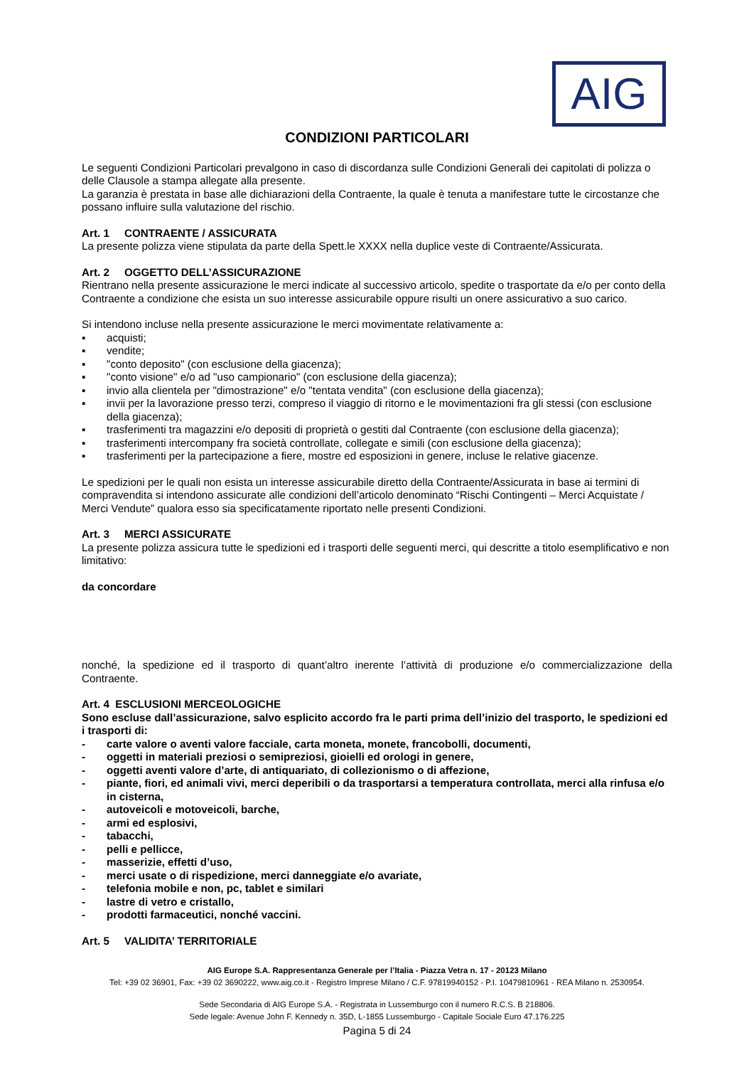AIG
CONDIZIONI PARTICOLARI
Le seguenti Condizioni Particolari prevalgono in caso di discordanza sulle Condizioni Generali dei capitolati di polizza o delle Clausole a stampa allegate alla presente.
La garanzia è prestata in base alle dichiarazioni della Contraente, la quale è tenuta a manifestare tutte le circostanze che possano influire sulla valutazione del rischio.
Art. 1 CONTRAENTE / ASSICURATA
La presente polizza viene stipulata da parte della Spett.le XXXX nella duplice veste di Contraente/Assicurata.
Art. 2 OGGETTO DELL’ASSICURAZIONE
Rientrano nella presente assicurazione le merci indicate al successivo articolo, spedite o trasportate da e/o per conto della Contraente a condizione che esista un suo interesse assicurabile oppure risulti un onere assicurativo a suo carico.
Si intendono incluse nella presente assicurazione le merci movimentate relativamente a:
▪ acquisti;
▪ vendite;
▪ "conto deposito" (con esclusione della giacenza);
▪ "conto visione" e/o ad "uso campionario" (con esclusione della giacenza);
▪ invio alla clientela per "dimostrazione" e/o "tentata vendita" (con esclusione della giacenza);
▪ invii per la lavorazione presso terzi, compreso il viaggio di ritorno e le movimentazioni fra gli stessi (con esclusione della giacenza);
▪ trasferimenti tra magazzini e/o depositi di proprietà o gestiti dal Contraente (con esclusione della giacenza);
▪ trasferimenti intercompany fra società controllate, collegate e simili (con esclusione della giacenza);
▪ trasferimenti per la partecipazione a fiere, mostre ed esposizioni in genere, incluse le relative giacenze.
Le spedizioni per le quali non esista un interesse assicurabile diretto della Contraente/Assicurata in base ai termini di compravendita si intendono assicurate alle condizioni dell’articolo denominato “Rischi Contingenti – Merci Acquistate / Merci Vendute” qualora esso sia specificatamente riportato nelle presenti Condizioni.
Art. 3 MERCI ASSICURATE
La presente polizza assicura tutte le spedizioni ed i trasporti delle seguenti merci, qui descritte a titolo esemplificativo e non limitativo:
da concordare
nonché, la spedizione ed il trasporto di quant’altro inerente l’attività di produzione e/o commercializzazione della Contraente.
Art. 4 ESCLUSIONI MERCEOLOGICHE
Sono escluse dall’assicurazione, salvo esplicito accordo fra le parti prima dell’inizio del trasporto, le spedizioni ed i trasporti di:
- carte valore o aventi valore facciale, carta moneta, monete, francobolli, documenti,
- oggetti in materiali preziosi o semipreziosi, gioielli ed orologi in genere,
- oggetti aventi valore d’arte, di antiquariato, di collezionismo o di affezione,
- piante, fiori, ed animali vivi, merci deperibili o da trasportarsi a temperatura controllata, merci alla rinfusa e/o in cisterna,
- autoveicoli e motoveicoli, barche,
- armi ed esplosivi,
- tabacchi,
- pelli e pellicce,
- masserizie, effetti d’uso,
- merci usate o di rispedizione, merci danneggiate e/o avariate,
- telefonia mobile e non, pc, tablet e similari
- lastre di vetro e cristallo,
- prodotti farmaceutici, nonché vaccini.
Art. 5 VALIDITA’ TERRITORIALE
AIG Europe S.A. Rappresentanza Generale per l’Italia - Piazza Vetra n. 17 - 20123 Milano
Tel: +39 02 36901, Fax: +39 02 3690222, www.aig.co.it - Registro Imprese Milano / C.F. 97819940152 - P.I. 10479810961 - REA Milano n. 2530954.
Sede Secondaria di AIG Europe S.A. - Registrata in Lussemburgo con il numero R.C.S. B 218806.
Sede legale: Avenue John F. Kennedy n. 35D, L-1855 Lussemburgo - Capitale Sociale Euro 47.176.225
Pagina 5 di 24